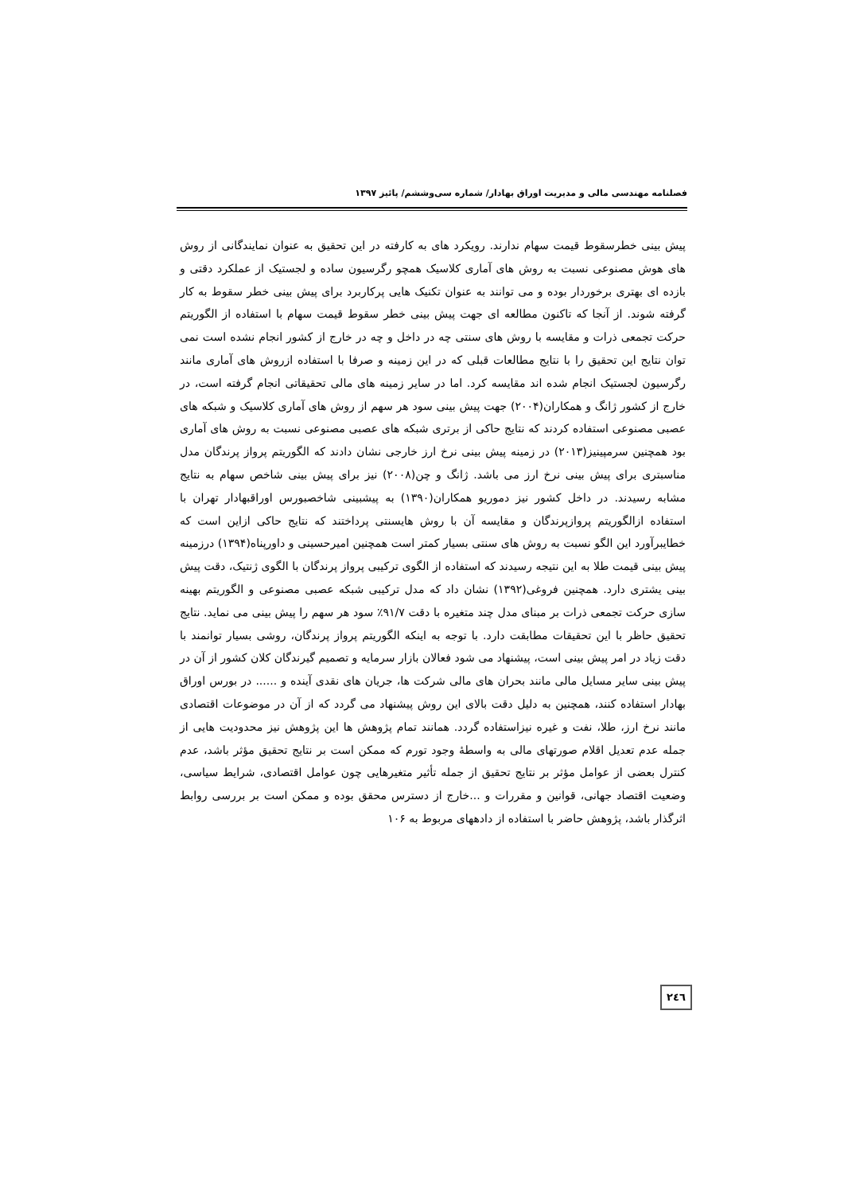فصلنامه مهندسی مالی و مدیریت اوراق بهادار/ شماره سی‌وششم/ پائیز ۱۳۹۷
پیش بینی خطرسقوط قیمت سهام ندارند. رویکرد های به کارفته در این تحقیق به عنوان نمایندگانی از روش های هوش مصنوعی نسبت به روش های آماری کلاسیک همچو رگرسیون ساده و لجستیک از عملکرد دقتی و بازده ای بهتری برخوردار بوده و می توانند به عنوان تکنیک هایی پرکاربرد برای پیش بینی خطر سقوط به کار گرفته شوند. از آنجا که تاکنون مطالعه ای جهت پیش بینی خطر سقوط قیمت سهام با استفاده از الگوریتم حرکت تجمعی ذرات و مقایسه با روش های سنتی چه در داخل و چه در خارج از کشور انجام نشده است نمی توان نتایج این تحقیق را با نتایج مطالعات قبلی که در این زمینه و صرفا با استفاده ازروش های آماری مانند رگرسیون لجستیک انجام شده اند مقایسه کرد. اما در سایر زمینه های مالی تحقیقاتی انجام گرفته است، در خارج از کشور ژانگ و همکاران(۲۰۰۴) جهت پیش بینی سود هر سهم از روش های آماری کلاسیک و شبکه های عصبی مصنوعی استفاده کردند که نتایج حاکی از برتری شبکه های عصبی مصنوعی نسبت به روش های آماری بود همچنین سرمپینیز(۲۰۱۳) در زمینه پیش بینی نرخ ارز خارجی نشان دادند که الگوریتم پرواز پرندگان مدل مناسبتری برای پیش بینی نرخ ارز می باشد. ژانگ و چن(۲۰۰۸) نیز برای پیش بینی شاخص سهام به نتایج مشابه رسیدند. در داخل کشور نیز دموریو همکاران(۱۳۹۰) به پیشبینی شاخصبورس اوراقبهادار تهران با استفاده ازالگوریتم پروازپرندگان و مقایسه آن با روش هایسنتی پرداختند که نتایج حاکی ازاین است که خطایبرآورد این الگو نسبت به روش های سنتی بسیار کمتر است همچنین امیرحسینی و داورپناه(۱۳۹۴) درزمینه پیش بینی قیمت طلا به این نتیجه رسیدند که استفاده از الگوی ترکیبی پرواز پرندگان با الگوی ژنتیک، دقت پیش بینی یشتری دارد. همچنین فروغی(۱۳۹۲) نشان داد که مدل ترکیبی شبکه عصبی مصنوعی و الگوریتم بهینه سازی حرکت تجمعی ذرات بر مبنای مدل چند متغیره با دقت ۹۱/۷٪ سود هر سهم را پیش بینی می نماید. نتایج تحقیق حاظر با این تحقیقات مطابقت دارد. با توجه به اینکه الگوریتم پرواز پرندگان، روشی بسیار توانمند با دقت زیاد در امر پیش بینی است، پیشنهاد می شود فعالان بازار سرمایه و تصمیم گیرندگان کلان کشور از آن در پیش بینی سایر مسایل مالی مانند بحران های مالی شرکت ها، جریان های نقدی آینده و ...... در بورس اوراق بهادار استفاده کنند، همچنین به دلیل دقت بالای این روش پیشنهاد می گردد که از آن در موضوعات اقتصادی مانند نرخ ارز، طلا، نفت و غیره نیزاستفاده گردد. همانند تمام پژوهش ها این پژوهش نیز محدودیت هایی از جمله عدم تعدیل اقلام صورتهای مالی به واسطهٔ وجود تورم که ممکن است بر نتایج تحقیق مؤثر باشد، عدم کنترل بعضی از عوامل مؤثر بر نتایج تحقیق از جمله تأثیر متغیرهایی چون عوامل اقتصادی، شرایط سیاسی، وضعیت اقتصاد جهانی، قوانین و مقررات و ...خارج از دسترس محقق بوده و ممکن است بر بررسی روابط اثرگذار باشد، پژوهش حاضر با استفاده از دادههای مربوط به ۱۰۶
۲٤٦